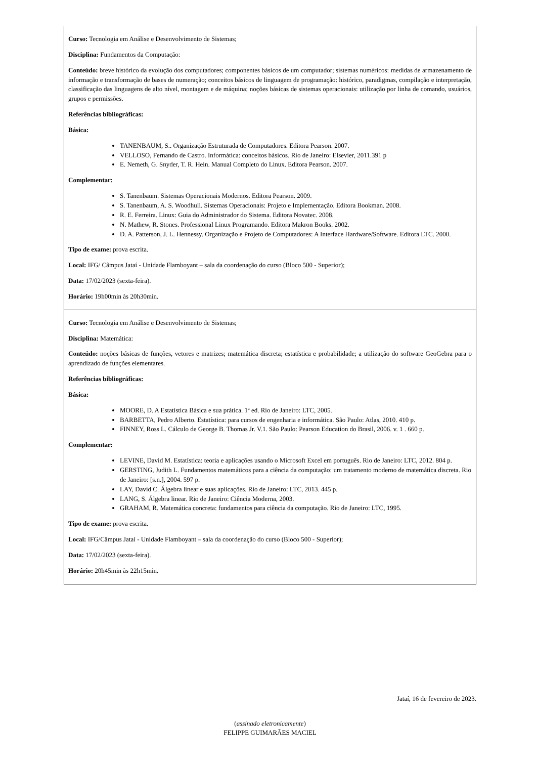| Curso: Tecnologia em Análise e Desenvolvimento de Sistemas; Disciplina: Fundamentos da Computação: Conteúdo: breve histórico da evolução dos computadores; componentes básicos de um computador; sistemas numéricos: medidas de armazenamento de informação e transformação de bases de numeração; conceitos básicos de linguagem de programação: histórico, paradigmas, compilação e interpretação, classificação das linguagens de alto nível, montagem e de máquina; noções básicas de sistemas operacionais: utilização por linha de comando, usuários, grupos e permissões. Referências bibliográficas: Básica: TANENBAUM, S.. Organização Estruturada de Computadores. Editora Pearson. 2007. VELLOSO, Fernando de Castro. Informática: conceitos básicos. Rio de Janeiro: Elsevier, 2011.391 p E. Nemeth, G. Snyder, T. R. Hein. Manual Completo do Linux. Editora Pearson. 2007. Complementar: S. Tanenbaum. Sistemas Operacionais Modernos. Editora Pearson. 2009. S. Tanenbaum, A. S. Woodhull. Sistemas Operacionais: Projeto e Implementação. Editora Bookman. 2008. R. E. Ferreira. Linux: Guia do Administrador do Sistema. Editora Novatec. 2008. N. Mathew, R. Stones. Professional Linux Programando. Editora Makron Books. 2002. D. A. Patterson, J. L. Hennessy. Organização e Projeto de Computadores: A Interface Hardware/Software. Editora LTC. 2000. Tipo de exame: prova escrita. Local: IFG/ Câmpus Jataí - Unidade Flamboyant – sala da coordenação do curso (Bloco 500 - Superior); Data: 17/02/2023 (sexta-feira). Horário: 19h00min às 20h30min. |
| Curso: Tecnologia em Análise e Desenvolvimento de Sistemas; Disciplina: Matemática: Conteúdo: noções básicas de funções, vetores e matrizes; matemática discreta; estatística e probabilidade; a utilização do software GeoGebra para o aprendizado de funções elementares. Referências bibliográficas: Básica: MOORE, D. A Estatística Básica e sua prática. 1ª ed. Rio de Janeiro: LTC, 2005. BARBETTA, Pedro Alberto. Estatística: para cursos de engenharia e informática. São Paulo: Atlas, 2010. 410 p. FINNEY, Ross L. Cálculo de George B. Thomas Jr. V.1. São Paulo: Pearson Education do Brasil, 2006. v. 1 . 660 p. Complementar: LEVINE, David M. Estatística: teoria e aplicações usando o Microsoft Excel em português. Rio de Janeiro: LTC, 2012. 804 p. GERSTING, Judith L. Fundamentos matemáticos para a ciência da computação: um tratamento moderno de matemática discreta. Rio de Janeiro: [s.n.], 2004. 597 p. LAY, David C. Álgebra linear e suas aplicações. Rio de Janeiro: LTC, 2013. 445 p. LANG, S. Álgebra linear. Rio de Janeiro: Ciência Moderna, 2003. GRAHAM, R. Matemática concreta: fundamentos para ciência da computação. Rio de Janeiro: LTC, 1995. Tipo de exame: prova escrita. Local: IFG/Câmpus Jataí - Unidade Flamboyant – sala da coordenação do curso (Bloco 500 - Superior); Data: 17/02/2023 (sexta-feira). Horário: 20h45min às 22h15min. |
Jataí, 16 de fevereiro de 2023.
(assinado eletronicamente)
FELIPPE GUIMARÃES MACIEL